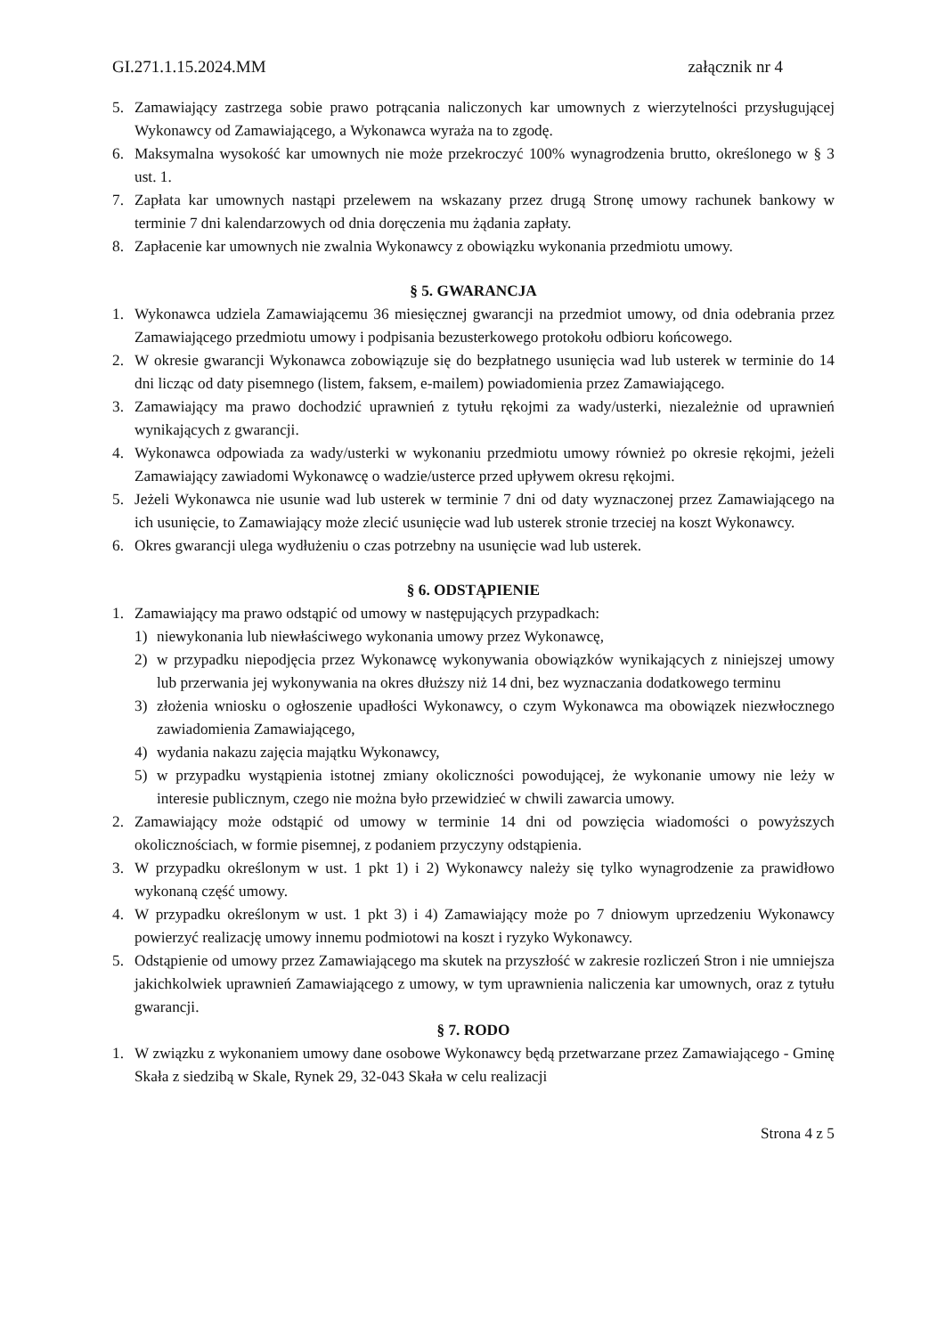GI.271.1.15.2024.MM załącznik nr 4
5. Zamawiający zastrzega sobie prawo potrącania naliczonych kar umownych z wierzytelności przysługującej Wykonawcy od Zamawiającego, a Wykonawca wyraża na to zgodę.
6. Maksymalna wysokość kar umownych nie może przekroczyć 100% wynagrodzenia brutto, określonego w § 3 ust. 1.
7. Zapłata kar umownych nastąpi przelewem na wskazany przez drugą Stronę umowy rachunek bankowy w terminie 7 dni kalendarzowych od dnia doręczenia mu żądania zapłaty.
8. Zapłacenie kar umownych nie zwalnia Wykonawcy z obowiązku wykonania przedmiotu umowy.
§ 5. GWARANCJA
1. Wykonawca udziela Zamawiającemu 36 miesięcznej gwarancji na przedmiot umowy, od dnia odebrania przez Zamawiającego przedmiotu umowy i podpisania bezusterkowego protokołu odbioru końcowego.
2. W okresie gwarancji Wykonawca zobowiązuje się do bezpłatnego usunięcia wad lub usterek w terminie do 14 dni licząc od daty pisemnego (listem, faksem, e-mailem) powiadomienia przez Zamawiającego.
3. Zamawiający ma prawo dochodzić uprawnień z tytułu rękojmi za wady/usterki, niezależnie od uprawnień wynikających z gwarancji.
4. Wykonawca odpowiada za wady/usterki w wykonaniu przedmiotu umowy również po okresie rękojmi, jeżeli Zamawiający zawiadomi Wykonawcę o wadzie/usterce przed upływem okresu rękojmi.
5. Jeżeli Wykonawca nie usunie wad lub usterek w terminie 7 dni od daty wyznaczonej przez Zamawiającego na ich usunięcie, to Zamawiający może zlecić usunięcie wad lub usterek stronie trzeciej na koszt Wykonawcy.
6. Okres gwarancji ulega wydłużeniu o czas potrzebny na usunięcie wad lub usterek.
§ 6. ODSTĄPIENIE
1. Zamawiający ma prawo odstąpić od umowy w następujących przypadkach:
1) niewykonania lub niewłaściwego wykonania umowy przez Wykonawcę,
2) w przypadku niepodjęcia przez Wykonawcę wykonywania obowiązków wynikających z niniejszej umowy lub przerwania jej wykonywania na okres dłuższy niż 14 dni, bez wyznaczania dodatkowego terminu
3) złożenia wniosku o ogłoszenie upadłości Wykonawcy, o czym Wykonawca ma obowiązek niezwłocznego zawiadomienia Zamawiającego,
4) wydania nakazu zajęcia majątku Wykonawcy,
5) w przypadku wystąpienia istotnej zmiany okoliczności powodującej, że wykonanie umowy nie leży w interesie publicznym, czego nie można było przewidzieć w chwili zawarcia umowy.
2. Zamawiający może odstąpić od umowy w terminie 14 dni od powzięcia wiadomości o powyższych okolicznościach, w formie pisemnej, z podaniem przyczyny odstąpienia.
3. W przypadku określonym w ust. 1 pkt 1) i 2) Wykonawcy należy się tylko wynagrodzenie za prawidłowo wykonaną część umowy.
4. W przypadku określonym w ust. 1 pkt 3) i 4) Zamawiający może po 7 dniowym uprzedzeniu Wykonawcy powierzyć realizację umowy innemu podmiotowi na koszt i ryzyko Wykonawcy.
5. Odstąpienie od umowy przez Zamawiającego ma skutek na przyszłość w zakresie rozliczeń Stron i nie umniejsza jakichkolwiek uprawnień Zamawiającego z umowy, w tym uprawnienia naliczenia kar umownych, oraz z tytułu gwarancji.
§ 7. RODO
1. W związku z wykonaniem umowy dane osobowe Wykonawcy będą przetwarzane przez Zamawiającego - Gminę Skała z siedzibą w Skale, Rynek 29, 32-043 Skała w celu realizacji
Strona 4 z 5